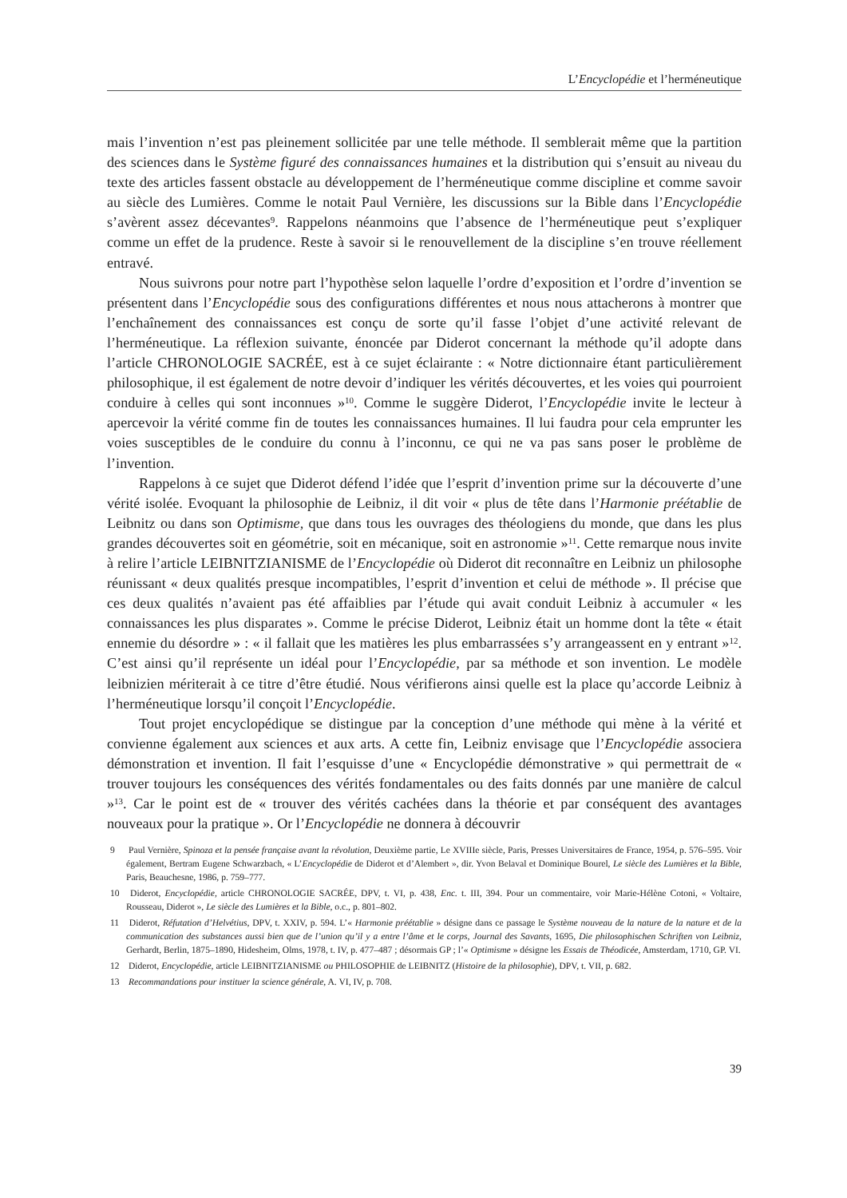L’Encyclopédie et l’herméneutique
mais l’invention n’est pas pleinement sollicitée par une telle méthode. Il semblerait même que la partition des sciences dans le Système figuré des connaissances humaines et la distribution qui s’ensuit au niveau du texte des articles fassent obstacle au développement de l’herméneutique comme discipline et comme savoir au siècle des Lumières. Comme le notait Paul Vernière, les discussions sur la Bible dans l’Encyclopédie s’avèrent assez décevantes<sup>9</sup>. Rappelons néanmoins que l’absence de l’herméneutique peut s’expliquer comme un effet de la prudence. Reste à savoir si le renouvellement de la discipline s’en trouve réellement entravé.
Nous suivrons pour notre part l’hypothèse selon laquelle l’ordre d’exposition et l’ordre d’invention se présentent dans l’Encyclopédie sous des configurations différentes et nous nous attacherons à montrer que l’enchaînement des connaissances est conçu de sorte qu’il fasse l’objet d’une activité relevant de l’herméneutique. La réflexion suivante, énoncée par Diderot concernant la méthode qu’il adopte dans l’article CHRONOLOGIE SACRÉE, est à ce sujet éclairante : « Notre dictionnaire étant particulièrement philosophique, il est également de notre devoir d’indiquer les vérités découvertes, et les voies qui pourroient conduire à celles qui sont inconnues »<sup>10</sup>. Comme le suggère Diderot, l’Encyclopédie invite le lecteur à apercevoir la vérité comme fin de toutes les connaissances humaines. Il lui faudra pour cela emprunter les voies susceptibles de le conduire du connu à l’inconnu, ce qui ne va pas sans poser le problème de l’invention.
Rappelons à ce sujet que Diderot défend l’idée que l’esprit d’invention prime sur la découverte d’une vérité isolée. Evoquant la philosophie de Leibniz, il dit voir « plus de tête dans l’Harmonie préétablie de Leibnitz ou dans son Optimisme, que dans tous les ouvrages des théologiens du monde, que dans les plus grandes découvertes soit en géométrie, soit en mécanique, soit en astronomie »<sup>11</sup>. Cette remarque nous invite à relire l’article LEIBNITZIANISME de l’Encyclopédie où Diderot dit reconnaître en Leibniz un philosophe réunissant « deux qualités presque incompatibles, l’esprit d’invention et celui de méthode ». Il précise que ces deux qualités n’avaient pas été affaiblies par l’étude qui avait conduit Leibniz à accumuler « les connaissances les plus disparates ». Comme le précise Diderot, Leibniz était un homme dont la tête « était ennemie du désordre » : « il fallait que les matières les plus embarrassées s’y arrangeassent en y entrant »<sup>12</sup>. C’est ainsi qu’il représente un idéal pour l’Encyclopédie, par sa méthode et son invention. Le modèle leibnizien mériterait à ce titre d’être étudié. Nous vérifierons ainsi quelle est la place qu’accorde Leibniz à l’herméneutique lorsqu’il conçoit l’Encyclopédie.
Tout projet encyclopédique se distingue par la conception d’une méthode qui mène à la vérité et convienne également aux sciences et aux arts. A cette fin, Leibniz envisage que l’Encyclopédie associera démonstration et invention. Il fait l’esquisse d’une « Encyclopédie démonstrative » qui permettrait de « trouver toujours les conséquences des vérités fondamentales ou des faits donnés par une manière de calcul »<sup>13</sup>. Car le point est de « trouver des vérités cachées dans la théorie et par conséquent des avantages nouveaux pour la pratique ». Or l’Encyclopédie ne donnera à découvrir
9 Paul Vernière, Spinoza et la pensée française avant la révolution, Deuxième partie, Le XVIIIe siècle, Paris, Presses Universitaires de France, 1954, p. 576–595. Voir également, Bertram Eugene Schwarzbach, « L’Encyclopédie de Diderot et d’Alembert », dir. Yvon Belaval et Dominique Bourel, Le siècle des Lumières et la Bible, Paris, Beauchesne, 1986, p. 759–777.
10 Diderot, Encyclopédie, article CHRONOLOGIE SACRÉE, DPV, t. VI, p. 438, Enc. t. III, 394. Pour un commentaire, voir Marie-Hélène Cotoni, « Voltaire, Rousseau, Diderot », Le siècle des Lumières et la Bible, o.c., p. 801–802.
11 Diderot, Réfutation d’Helvétius, DPV, t. XXIV, p. 594. L’« Harmonie préétablie » désigne dans ce passage le Système nouveau de la nature de la nature et de la communication des substances aussi bien que de l’union qu’il y a entre l’âme et le corps, Journal des Savants, 1695, Die philosophischen Schriften von Leibniz, Gerhardt, Berlin, 1875–1890, Hidesheim, Olms, 1978, t. IV, p. 477–487 ; désormais GP ; l’« Optimisme » désigne les Essais de Théodicée, Amsterdam, 1710, GP. VI.
12 Diderot, Encyclopédie, article LEIBNITZIANISME ou PHILOSOPHIE de LEIBNITZ (Histoire de la philosophie), DPV, t. VII, p. 682.
13 Recommandations pour instituer la science générale, A. VI, IV, p. 708.
39